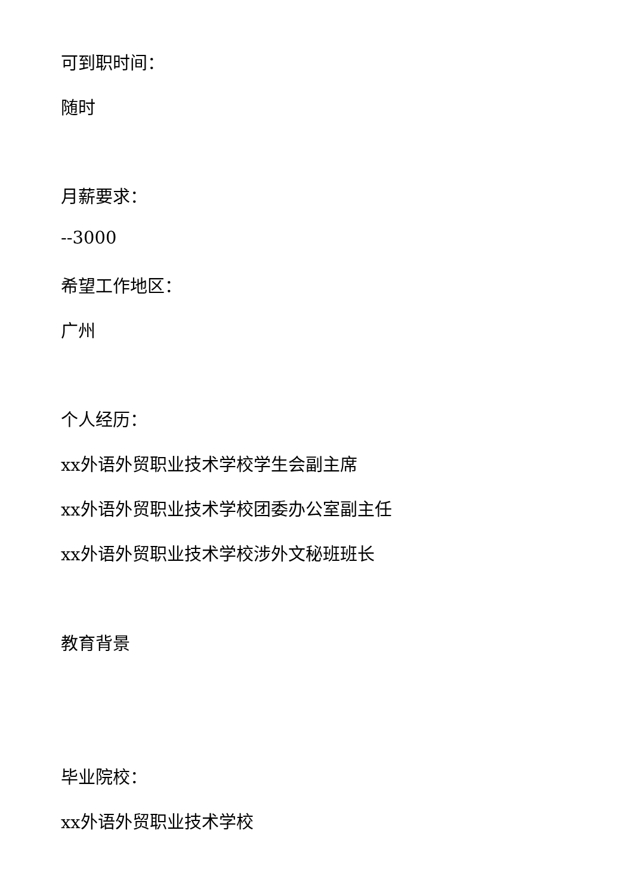可到职时间：
随时
月薪要求：
--3000
希望工作地区：
广州
个人经历：
xx外语外贸职业技术学校学生会副主席
xx外语外贸职业技术学校团委办公室副主任
xx外语外贸职业技术学校涉外文秘班班长
教育背景
毕业院校：
xx外语外贸职业技术学校